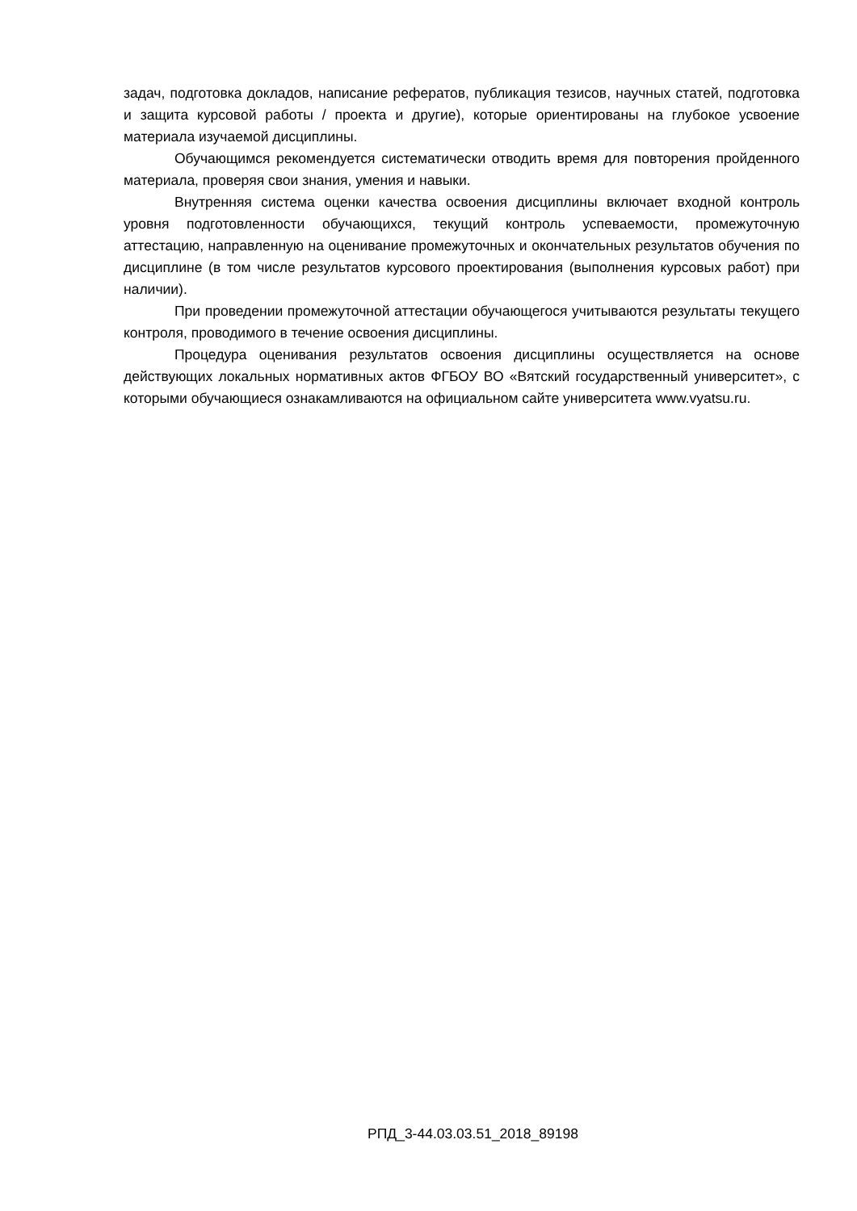задач, подготовка докладов, написание рефератов, публикация тезисов, научных статей, подготовка и защита курсовой работы / проекта и другие), которые ориентированы на глубокое усвоение материала изучаемой дисциплины.
Обучающимся рекомендуется систематически отводить время для повторения пройденного материала, проверяя свои знания, умения и навыки.
Внутренняя система оценки качества освоения дисциплины включает входной контроль уровня подготовленности обучающихся, текущий контроль успеваемости, промежуточную аттестацию, направленную на оценивание промежуточных и окончательных результатов обучения по дисциплине (в том числе результатов курсового проектирования (выполнения курсовых работ) при наличии).
При проведении промежуточной аттестации обучающегося учитываются результаты текущего контроля, проводимого в течение освоения дисциплины.
Процедура оценивания результатов освоения дисциплины осуществляется на основе действующих локальных нормативных актов ФГБОУ ВО «Вятский государственный университет», с которыми обучающиеся ознакамливаются на официальном сайте университета www.vyatsu.ru.
РПД_3-44.03.03.51_2018_89198